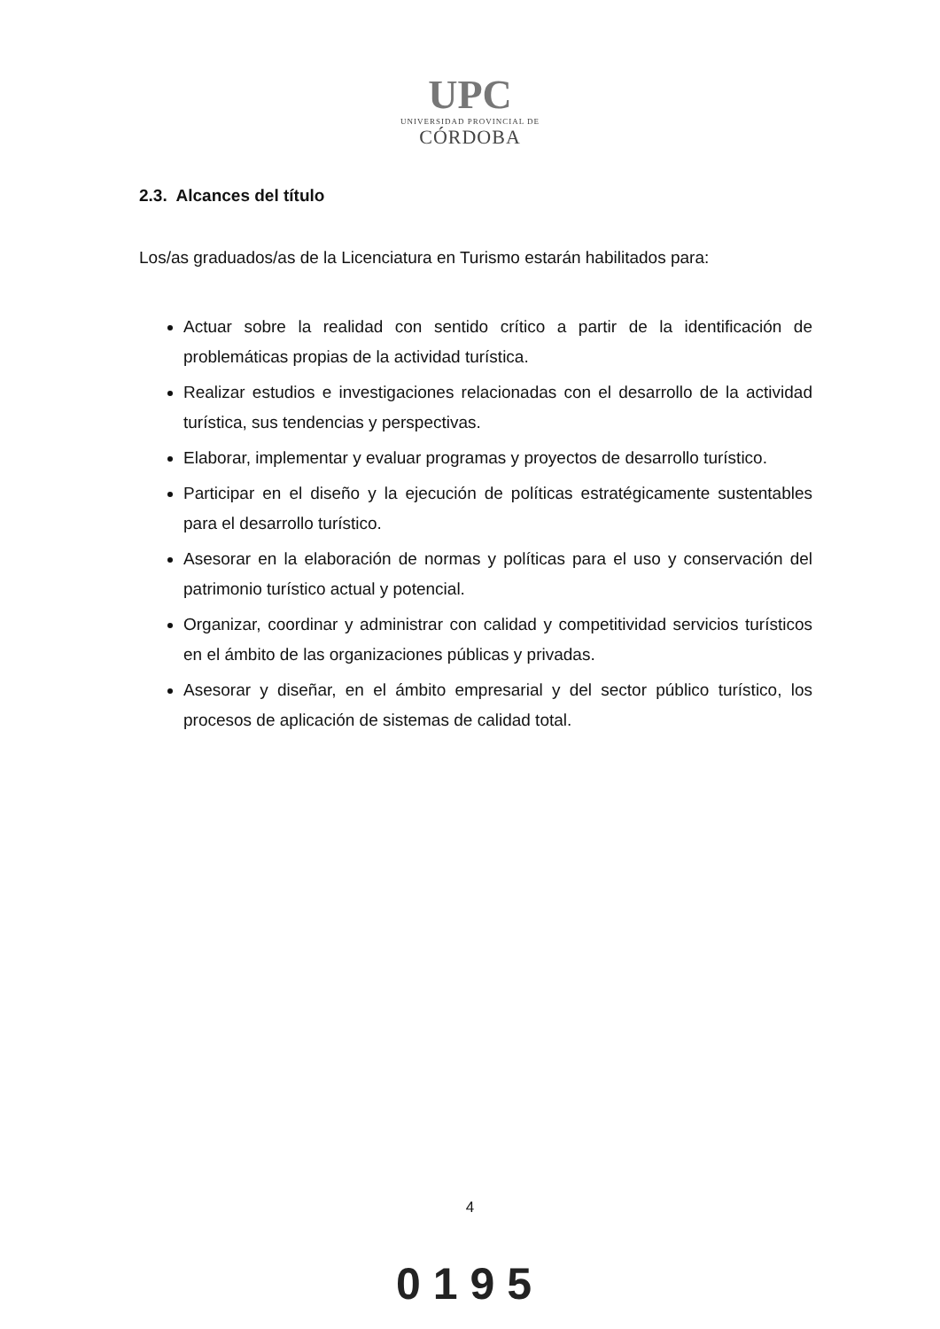UPC
UNIVERSIDAD PROVINCIAL DE
CÓRDOBA
2.3. Alcances del título
Los/as graduados/as de la Licenciatura en Turismo estarán habilitados para:
Actuar sobre la realidad con sentido crítico a partir de la identificación de problemáticas propias de la actividad turística.
Realizar estudios e investigaciones relacionadas con el desarrollo de la actividad turística, sus tendencias y perspectivas.
Elaborar, implementar y evaluar programas y proyectos de desarrollo turístico.
Participar en el diseño y la ejecución de políticas estratégicamente sustentables para el desarrollo turístico.
Asesorar en la elaboración de normas y políticas para el uso y conservación del patrimonio turístico actual y potencial.
Organizar, coordinar y administrar con calidad y competitividad servicios turísticos en el ámbito de las organizaciones públicas y privadas.
Asesorar y diseñar, en el ámbito empresarial y del sector público turístico, los procesos de aplicación de sistemas de calidad total.
4
0195